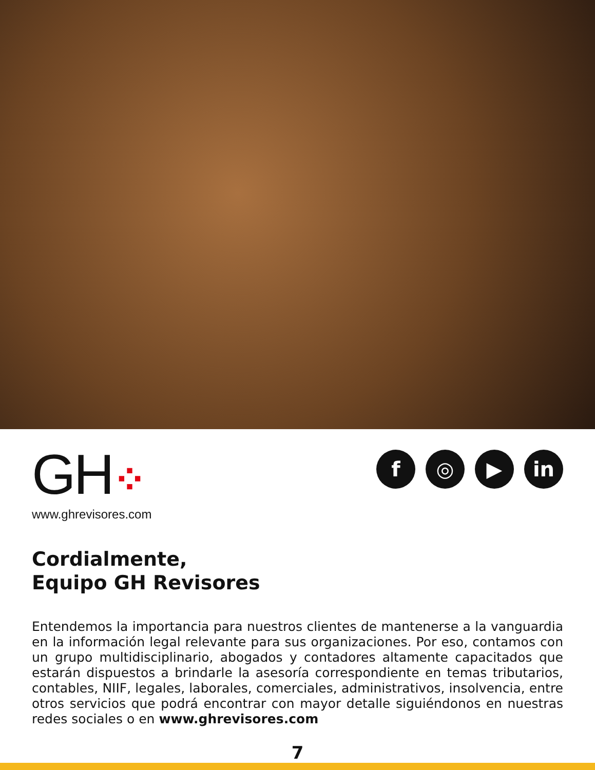GH⁘
www.ghrevisores.com
f ◎ ▶ in
Cordialmente,
Equipo GH Revisores
Entendemos la importancia para nuestros clientes de mantenerse a la vanguardia en la información legal relevante para sus organizaciones. Por eso, contamos con un grupo multidisciplinario, abogados y contadores altamente capacitados que estarán dispuestos a brindarle la asesoría correspondiente en temas tributarios, contables, NIIF, legales, laborales, comerciales, administrativos, insolvencia, entre otros servicios que podrá encontrar con mayor detalle siguiéndonos en nuestras redes sociales o en www.ghrevisores.com
7